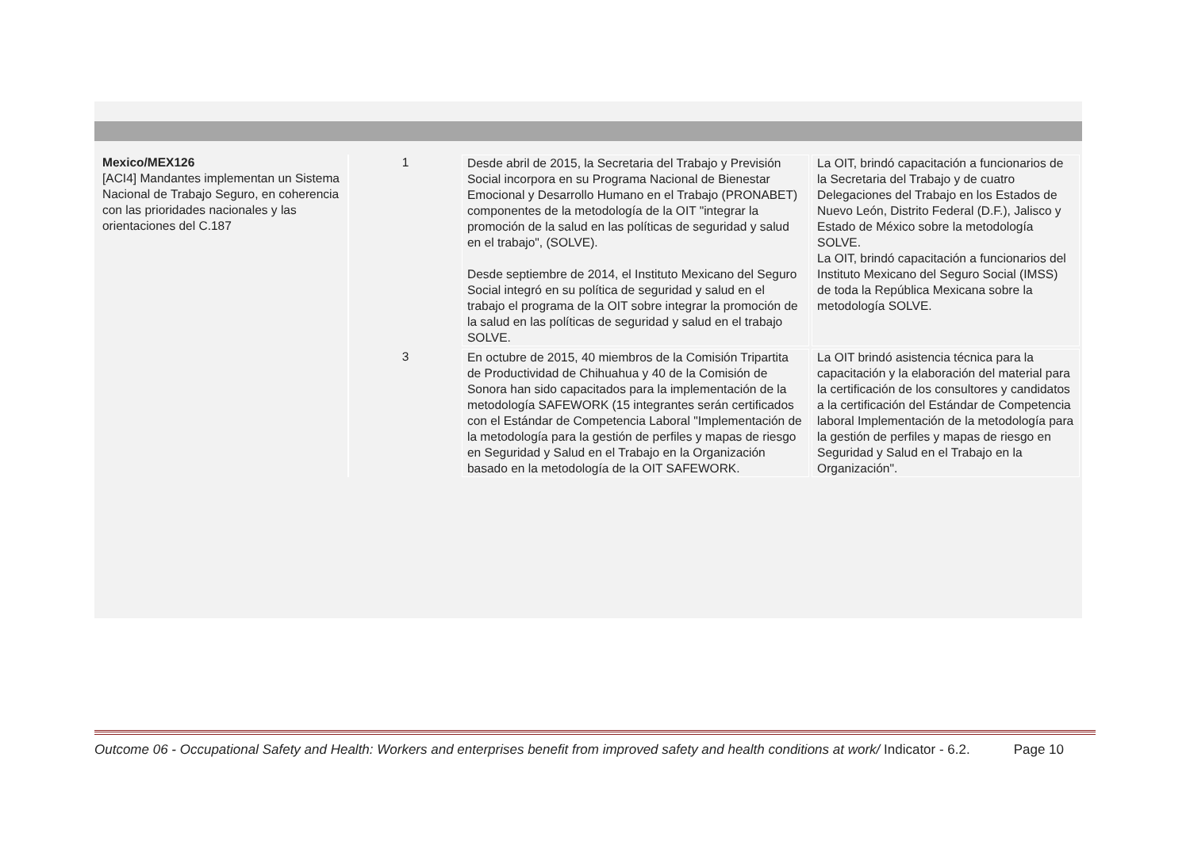| Mexico/MEX126 [ACI4] Mandantes implementan un Sistema Nacional de Trabajo Seguro, en coherencia con las prioridades nacionales y las orientaciones del C.187 | | 1 | Desde abril de 2015, la Secretaria del Trabajo y Previsión Social incorpora en su Programa Nacional de Bienestar Emocional y Desarrollo Humano en el Trabajo (PRONABET) componentes de la metodología de la OIT "integrar la promoción de la salud en las políticas de seguridad y salud en el trabajo", (SOLVE). Desde septiembre de 2014, el Instituto Mexicano del Seguro Social integró en su política de seguridad y salud en el trabajo el programa de la OIT sobre integrar la promoción de la salud en las políticas de seguridad y salud en el trabajo SOLVE. | La OIT, brindó capacitación a funcionarios de la Secretaria del Trabajo y de cuatro Delegaciones del Trabajo en los Estados de Nuevo León, Distrito Federal (D.F.), Jalisco y Estado de México sobre la metodología SOLVE. La OIT, brindó capacitación a funcionarios del Instituto Mexicano del Seguro Social (IMSS) de toda la República Mexicana sobre la metodología SOLVE. |
| | | 3 | En octubre de 2015, 40 miembros de la Comisión Tripartita de Productividad de Chihuahua y 40 de la Comisión de Sonora han sido capacitados para la implementación de la metodología SAFEWORK (15 integrantes serán certificados con el Estándar de Competencia Laboral "Implementación de la metodología para la gestión de perfiles y mapas de riesgo en Seguridad y Salud en el Trabajo en la Organización basado en la metodología de la OIT SAFEWORK. | La OIT brindó asistencia técnica para la capacitación y la elaboración del material para la certificación de los consultores y candidatos a la certificación del Estándar de Competencia laboral Implementación de la metodología para la gestión de perfiles y mapas de riesgo en Seguridad y Salud en el Trabajo en la Organización". |
Outcome 06 - Occupational Safety and Health: Workers and enterprises benefit from improved safety and health conditions at work/ Indicator - 6.2.
Page 10